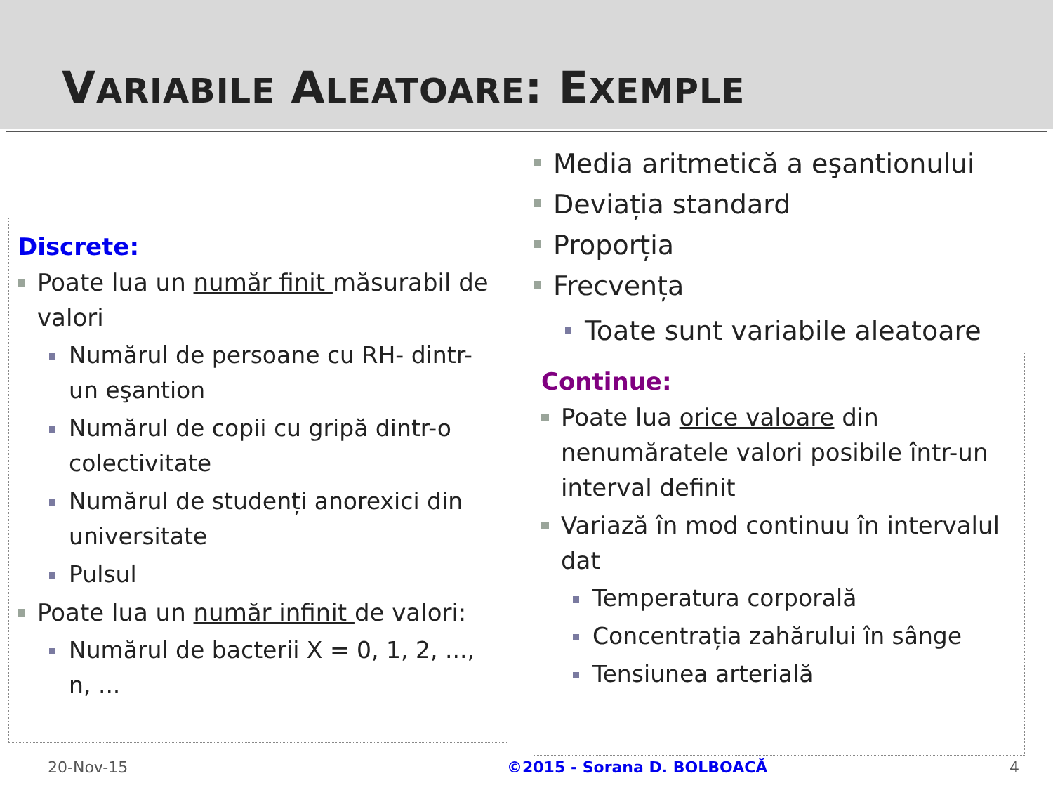VARIABILE ALEATOARE: EXEMPLE
Discrete:
Poate lua un număr finit măsurabil de valori
Numărul de persoane cu RH- dintr-un eşantion
Numărul de copii cu gripă dintr-o colectivitate
Numărul de studenți anorexici din universitate
Pulsul
Poate lua un număr infinit de valori:
Numărul de bacterii X = 0, 1, 2, ..., n, ...
Media aritmetică a eşantionului
Deviația standard
Proporția
Frecvența
Toate sunt variabile aleatoare
Continue:
Poate lua orice valoare din nenumăratele valori posibile într-un interval definit
Variază în mod continuu în intervalul dat
Temperatura corporală
Concentrația zahărului în sânge
Tensiunea arterială
20-Nov-15 ©2015 - Sorana D. BOLBOACĂ 4